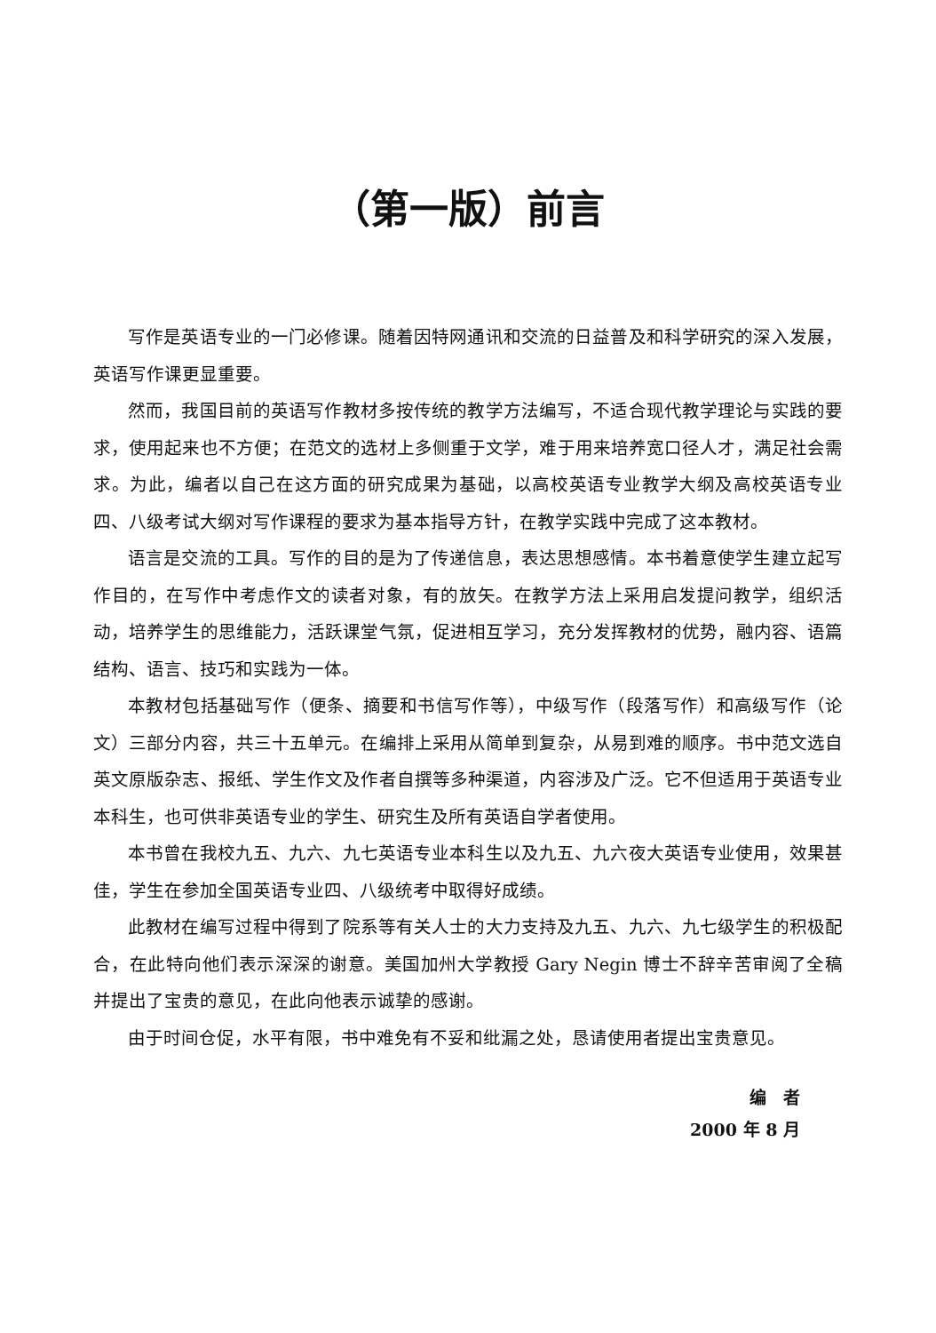（第一版）前言
写作是英语专业的一门必修课。随着因特网通讯和交流的日益普及和科学研究的深入发展，英语写作课更显重要。
然而，我国目前的英语写作教材多按传统的教学方法编写，不适合现代教学理论与实践的要求，使用起来也不方便；在范文的选材上多侧重于文学，难于用来培养宽口径人才，满足社会需求。为此，编者以自己在这方面的研究成果为基础，以高校英语专业教学大纲及高校英语专业四、八级考试大纲对写作课程的要求为基本指导方针，在教学实践中完成了这本教材。
语言是交流的工具。写作的目的是为了传递信息，表达思想感情。本书着意使学生建立起写作目的，在写作中考虑作文的读者对象，有的放矢。在教学方法上采用启发提问教学，组织活动，培养学生的思维能力，活跃课堂气氛，促进相互学习，充分发挥教材的优势，融内容、语篇结构、语言、技巧和实践为一体。
本教材包括基础写作（便条、摘要和书信写作等），中级写作（段落写作）和高级写作（论文）三部分内容，共三十五单元。在编排上采用从简单到复杂，从易到难的顺序。书中范文选自英文原版杂志、报纸、学生作文及作者自撰等多种渠道，内容涉及广泛。它不但适用于英语专业本科生，也可供非英语专业的学生、研究生及所有英语自学者使用。
本书曾在我校九五、九六、九七英语专业本科生以及九五、九六夜大英语专业使用，效果甚佳，学生在参加全国英语专业四、八级统考中取得好成绩。
此教材在编写过程中得到了院系等有关人士的大力支持及九五、九六、九七级学生的积极配合，在此特向他们表示深深的谢意。美国加州大学教授 Gary Negin 博士不辞辛苦审阅了全稿并提出了宝贵的意见，在此向他表示诚挚的感谢。
由于时间仓促，水平有限，书中难免有不妥和纰漏之处，恳请使用者提出宝贵意见。
编　者
2000 年 8 月